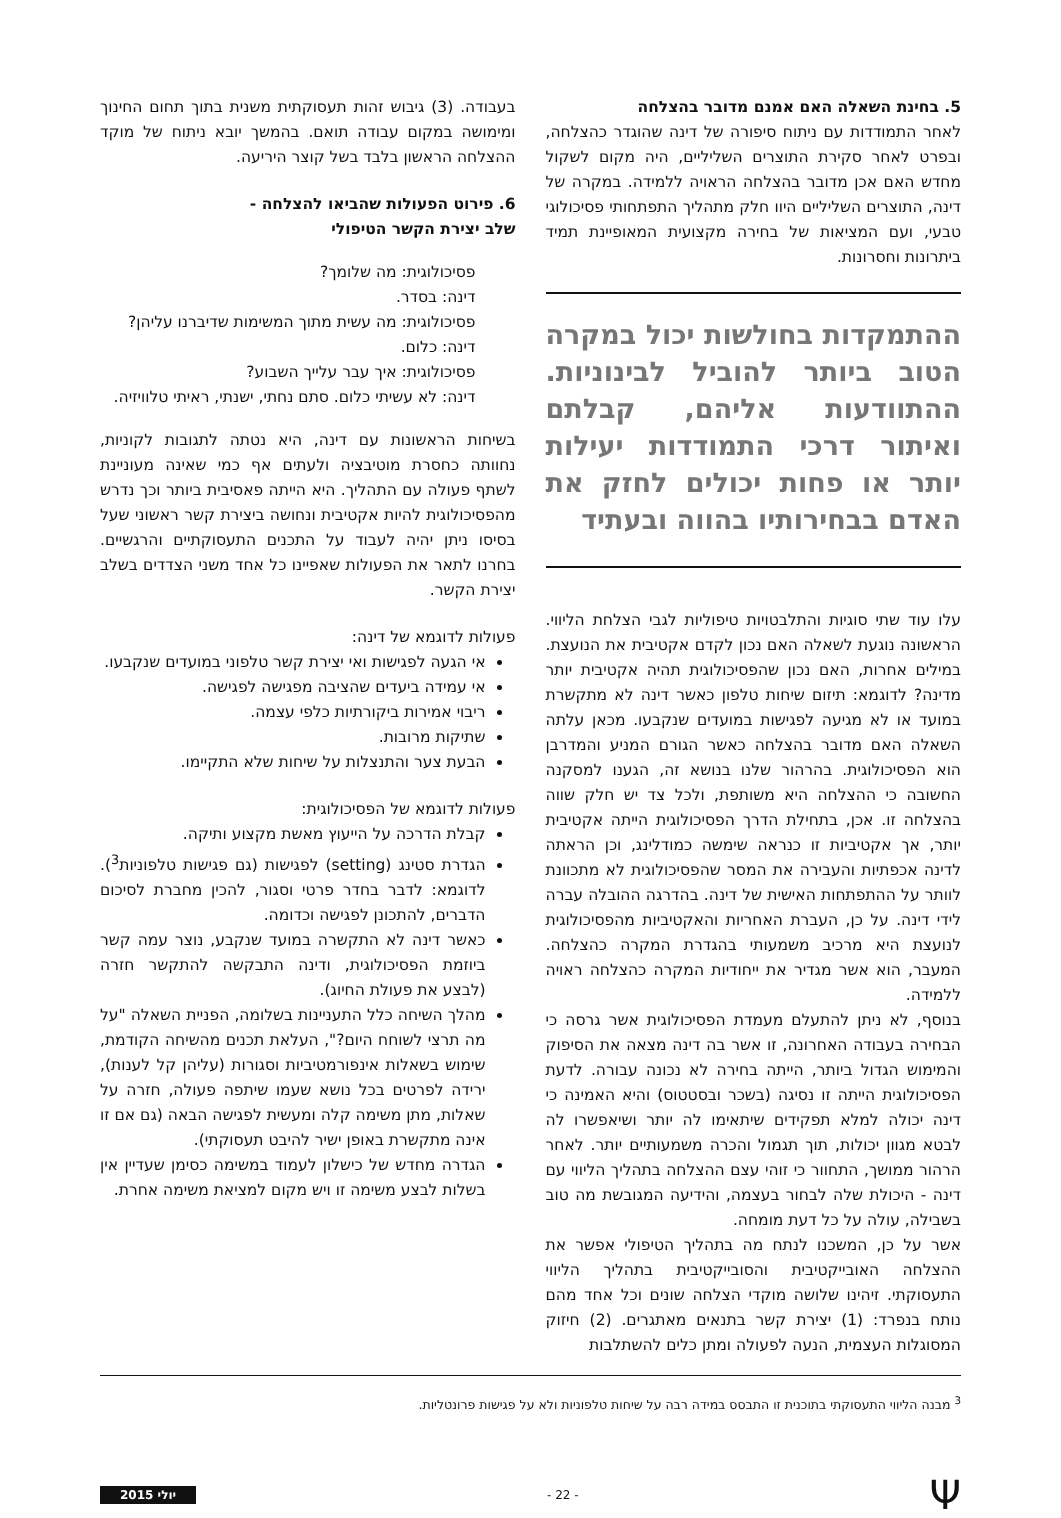5. בחינת השאלה האם אמנם מדובר בהצלחה
לאחר התמודדות עם ניתוח סיפורה של דינה שהוגדר כהצלחה, ובפרט לאחר סקירת התוצרים השליליים, היה מקום לשקול מחדש האם אכן מדובר בהצלחה הראויה ללמידה. במקרה של דינה, התוצרים השליליים היוו חלק מתהליך התפתחותי פסיכולוגי טבעי, ועם המציאות של בחירה מקצועית המאופיינת תמיד ביתרונות וחסרונות.
ההתמקדות בחולשות יכול במקרה הטוב ביותר להוביל לבינוניות. ההתוודעות אליהם, קבלתם ואיתור דרכי התמודדות יעילות יותר או פחות יכולים לחזק את האדם בבחירותיו בהווה ובעתיד
עלו עוד שתי סוגיות והתלבטויות טיפוליות לגבי הצלחת הליווי. הראשונה נוגעת לשאלה האם נכון לקדם אקטיבית את הנועצת. במילים אחרות, האם נכון שהפסיכולוגית תהיה אקטיבית יותר מדינה? לדוגמא: תיזום שיחות טלפון כאשר דינה לא מתקשרת במועד או לא מגיעה לפגישות במועדים שנקבעו. מכאן עלתה השאלה האם מדובר בהצלחה כאשר הגורם המניע והמדרבן הוא הפסיכולוגית. בהרהור שלנו בנושא זה, הגענו למסקנה החשובה כי ההצלחה היא משותפת, ולכל צד יש חלק שווה בהצלחה זו. אכן, בתחילת הדרך הפסיכולוגית הייתה אקטיבית יותר, אך אקטיביות זו כנראה שימשה כמודלינג, וכן הראתה לדינה אכפתיות והעבירה את המסר שהפסיכולוגית לא מתכוונת לוותר על ההתפתחות האישית של דינה. בהדרגה ההובלה עברה לידי דינה. על כן, העברת האחריות והאקטיביות מהפסיכולוגית לנועצת היא מרכיב משמעותי בהגדרת המקרה כהצלחה. המעבר, הוא אשר מגדיר את ייחודיות המקרה כהצלחה ראויה ללמידה.
בנוסף, לא ניתן להתעלם מעמדת הפסיכולוגית אשר גרסה כי הבחירה בעבודה האחרונה, זו אשר בה דינה מצאה את הסיפוק והמימוש הגדול ביותר, הייתה בחירה לא נכונה עבורה. לדעת הפסיכולוגית הייתה זו נסיגה (בשכר ובסטטוס) והיא האמינה כי דינה יכולה למלא תפקידים שיתאימו לה יותר ושיאפשרו לה לבטא מגוון יכולות, תוך תגמול והכרה משמעותיים יותר. לאחר הרהור ממושך, התחוור כי זוהי עצם ההצלחה בתהליך הליווי עם דינה - היכולת שלה לבחור בעצמה, והידיעה המגובשת מה טוב בשבילה, עולה על כל דעת מומחה.
אשר על כן, המשכנו לנתח מה בתהליך הטיפולי אפשר את ההצלחה האובייקטיבית והסובייקטיבית בתהליך הליווי התעסוקתי. זיהינו שלושה מוקדי הצלחה שונים וכל אחד מהם נותח בנפרד: (1) יצירת קשר בתנאים מאתגרים. (2) חיזוק המסוגלות העצמית, הנעה לפעולה ומתן כלים להשתלבות
בעבודה. (3) גיבוש זהות תעסוקתית משנית בתוך תחום החינוך ומימושה במקום עבודה תואם. בהמשך יובא ניתוח של מוקד ההצלחה הראשון בלבד בשל קוצר היריעה.
6. פירוט הפעולות שהביאו להצלחה -
שלב יצירת הקשר הטיפולי
פסיכולוגית: מה שלומך?
דינה: בסדר.
פסיכולוגית: מה עשית מתוך המשימות שדיברנו עליהן?
דינה: כלום.
פסיכולוגית: איך עבר עלייך השבוע?
דינה: לא עשיתי כלום. סתם נחתי, ישנתי, ראיתי טלוויזיה.
בשיחות הראשונות עם דינה, היא נטתה לתגובות לקוניות, נחוותה כחסרת מוטיבציה ולעתים אף כמי שאינה מעוניינת לשתף פעולה עם התהליך. היא הייתה פאסיבית ביותר וכך נדרש מהפסיכולוגית להיות אקטיבית ונחושה ביצירת קשר ראשוני שעל בסיסו ניתן יהיה לעבוד על התכנים התעסוקתיים והרגשיים. בחרנו לתאר את הפעולות שאפיינו כל אחד משני הצדדים בשלב יצירת הקשר.
פעולות לדוגמא של דינה:
אי הגעה לפגישות ואי יצירת קשר טלפוני במועדים שנקבעו.
אי עמידה ביעדים שהציבה מפגישה לפגישה.
ריבוי אמירות ביקורתיות כלפי עצמה.
שתיקות מרובות.
הבעת צער והתנצלות על שיחות שלא התקיימו.
פעולות לדוגמא של הפסיכולוגית:
קבלת הדרכה על הייעוץ מאשת מקצוע ותיקה.
הגדרת סטינג (setting) לפגישות (גם פגישות טלפוניות<sup>3</sup>). לדוגמא: לדבר בחדר פרטי וסגור, להכין מחברת לסיכום הדברים, להתכונן לפגישה וכדומה.
כאשר דינה לא התקשרה במועד שנקבע, נוצר עמה קשר ביוזמת הפסיכולוגית, ודינה התבקשה להתקשר חזרה (לבצע את פעולת החיוג).
מהלך השיחה כלל התעניינות בשלומה, הפניית השאלה "על מה תרצי לשוחח היום?", העלאת תכנים מהשיחה הקודמת, שימוש בשאלות אינפורמטיביות וסגורות (עליהן קל לענות), ירידה לפרטים בכל נושא שעמו שיתפה פעולה, חזרה על שאלות, מתן משימה קלה ומעשית לפגישה הבאה (גם אם זו אינה מתקשרת באופן ישיר להיבט תעסוקתי).
הגדרה מחדש של כישלון לעמוד במשימה כסימן שעדיין אין בשלות לבצע משימה זו ויש מקום למציאת משימה אחרת.
<sup>3</sup> מבנה הליווי התעסוקתי בתוכנית זו התבסס במידה רבה על שיחות טלפוניות ולא על פגישות פרונטליות.
Ψ - 22 - יולי 2015